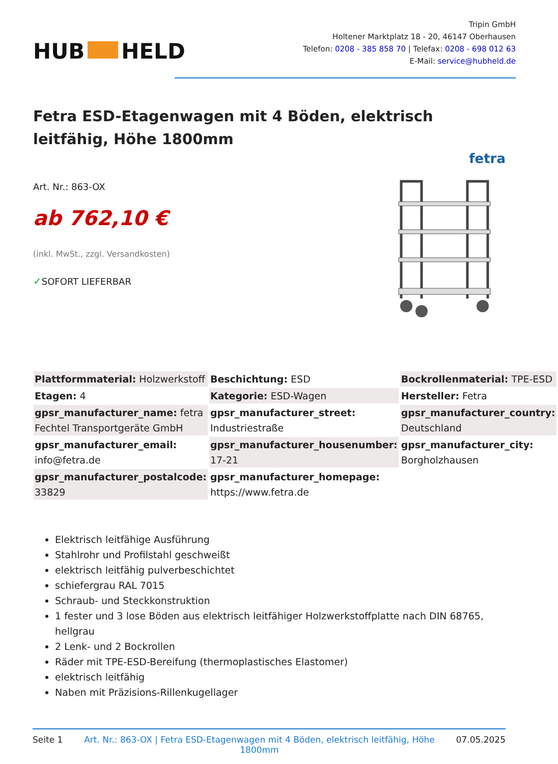HUB HELD
Tripin GmbH
Holtener Marktplatz 18 - 20, 46147 Oberhausen
Telefon: 0208 - 385 858 70 | Telefax: 0208 - 698 012 63
E-Mail: service@hubheld.de
Fetra ESD-Etagenwagen mit 4 Böden, elektrisch leitfähig, Höhe 1800mm
fetra
Art. Nr.: 863-OX
ab 762,10 €
(inkl. MwSt., zzgl. Versandkosten)
✓SOFORT LIEFERBAR
| Plattformmaterial: Holzwerkstoff | Beschichtung: ESD | Bockrollenmaterial: TPE-ESD |
| Etagen: 4 | Kategorie: ESD-Wagen | Hersteller: Fetra |
| gpsr_manufacturer_name: fetra Fechtel Transportgeräte GmbH | gpsr_manufacturer_street: Industriestraße | gpsr_manufacturer_country: Deutschland |
| gpsr_manufacturer_email: info@fetra.de | gpsr_manufacturer_housenumber: 17-21 | gpsr_manufacturer_city: Borgholzhausen |
| gpsr_manufacturer_postalcode: 33829 | gpsr_manufacturer_homepage: https://www.fetra.de | |
Elektrisch leitfähige Ausführung
Stahlrohr und Profilstahl geschweißt
elektrisch leitfähig pulverbeschichtet
schiefergrau RAL 7015
Schraub- und Steckkonstruktion
1 fester und 3 lose Böden aus elektrisch leitfähiger Holzwerkstoffplatte nach DIN 68765, hellgrau
2 Lenk- und 2 Bockrollen
Räder mit TPE-ESD-Bereifung (thermoplastisches Elastomer)
elektrisch leitfähig
Naben mit Präzisions-Rillenkugellager
Seite 1 Art. Nr.: 863-OX | Fetra ESD-Etagenwagen mit 4 Böden, elektrisch leitfähig, Höhe 1800mm
07.05.2025